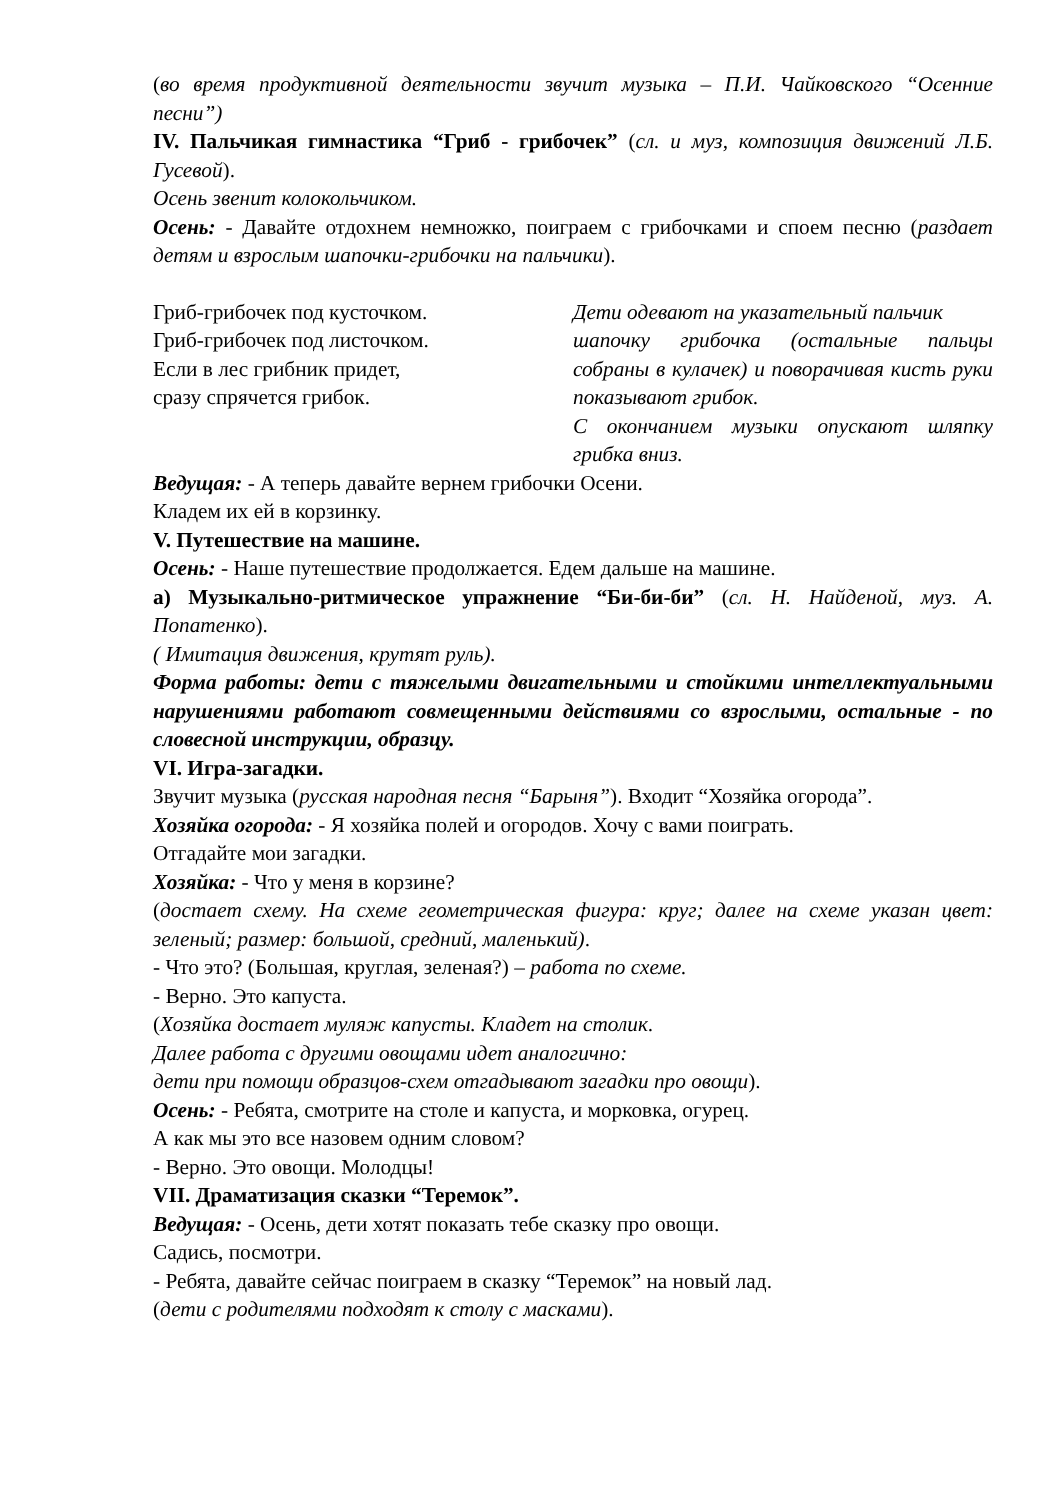(во время продуктивной деятельности звучит музыка – П.И. Чайковского “Осенние песни”)
IV. Пальчикая гимнастика “Гриб - грибочек” (сл. и муз, композиция движений Л.Б. Гусевой).
Осень звенит колокольчиком.
Осень: - Давайте отдохнем немножко, поиграем с грибочками и споем песню (раздает детям и взрослым шапочки-грибочки на пальчики).
Гриб-грибочек под кусточком.
Гриб-грибочек под листочком.
Если в лес грибник придет,
сразу спрячется грибок.
Дети одевают на указательный пальчик
шапочку грибочка (остальные пальцы собраны в кулачек) и поворачивая кисть руки показывают грибок.
С окончанием музыки опускают шляпку грибка вниз.
Ведущая: - А теперь давайте вернем грибочки Осени.
Кладем их ей в корзинку.
V. Путешествие на машине.
Осень: - Наше путешествие продолжается. Едем дальше на машине.
а) Музыкально-ритмическое упражнение “Би-би-би” (сл. Н. Найденой, муз. А. Попатенко).
( Имитация движения, крутят руль).
Форма работы: дети с тяжелыми двигательными и стойкими интеллектуальными нарушениями работают совмещенными действиями со взрослыми, остальные - по словесной инструкции, образцу.
VI. Игра-загадки.
Звучит музыка (русская народная песня “Барыня”). Входит “Хозяйка огорода”.
Хозяйка огорода: - Я хозяйка полей и огородов. Хочу с вами поиграть.
Отгадайте мои загадки.
Хозяйка: - Что у меня в корзине?
(достает схему. На схеме геометрическая фигура: круг; далее на схеме указан цвет: зеленый; размер: большой, средний, маленький).
- Что это? (Большая, круглая, зеленая?) – работа по схеме.
- Верно. Это капуста.
(Хозяйка достает муляж капусты. Кладет на столик.
Далее работа с другими овощами идет аналогично:
дети при помощи образцов-схем отгадывают загадки про овощи).
Осень: - Ребята, смотрите на столе и капуста, и морковка, огурец.
А как мы это все назовем одним словом?
- Верно. Это овощи. Молодцы!
VII. Драматизация сказки “Теремок”.
Ведущая: - Осень, дети хотят показать тебе сказку про овощи.
Садись, посмотри.
- Ребята, давайте сейчас поиграем в сказку “Теремок” на новый лад.
(дети с родителями подходят к столу с масками).